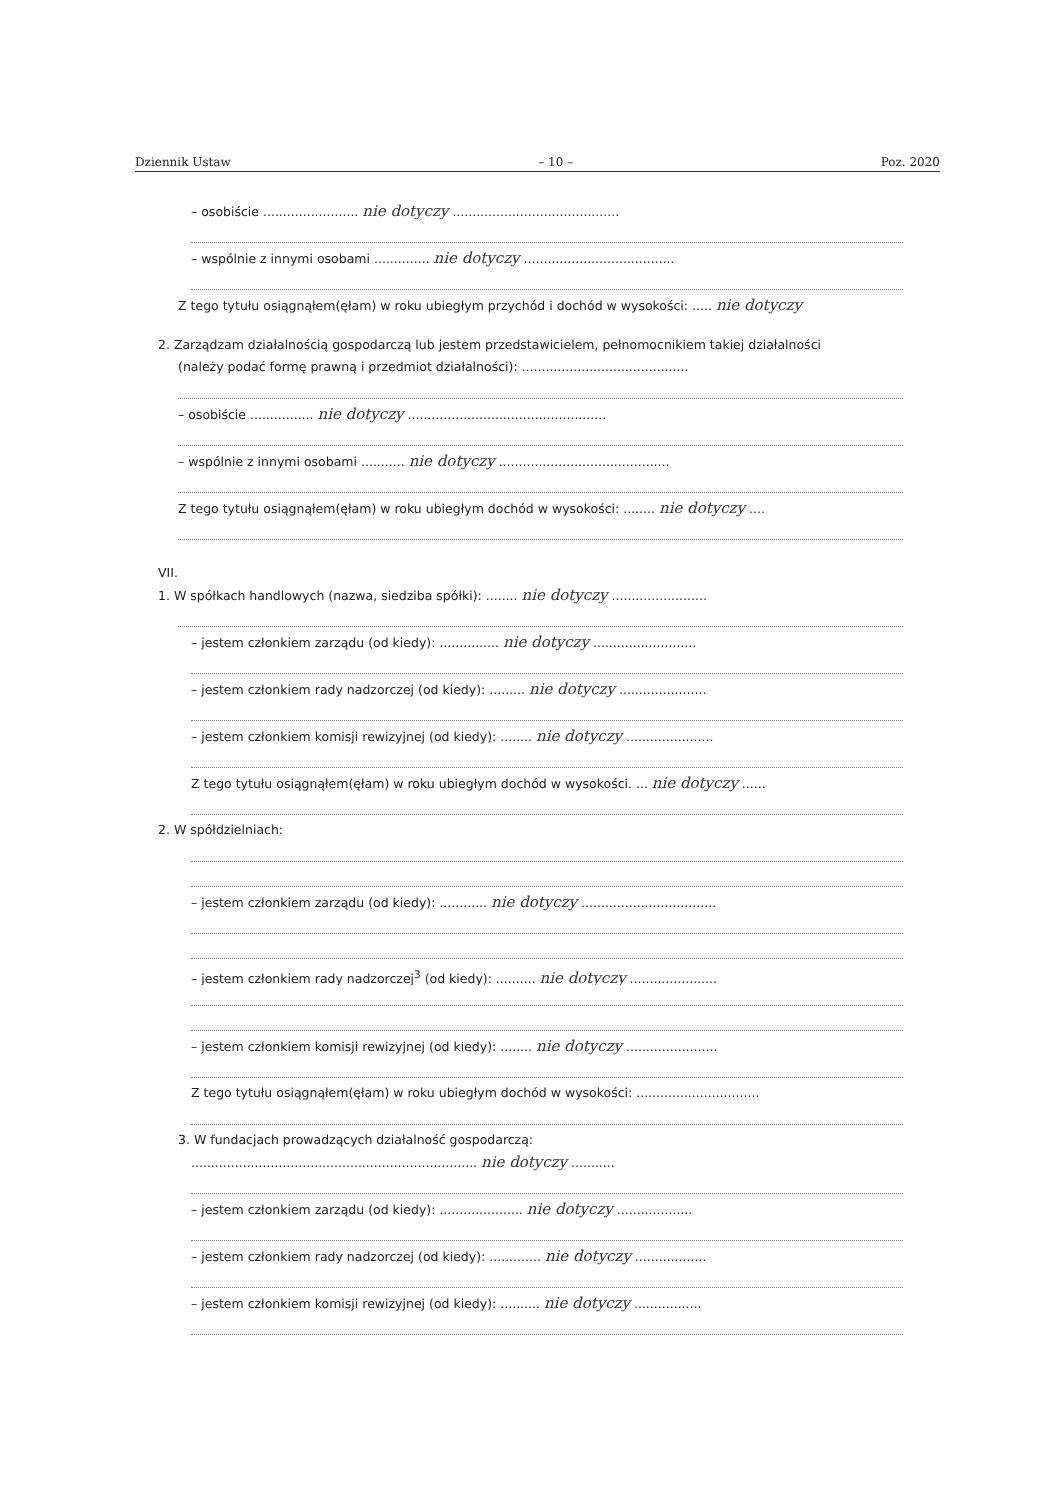Dziennik Ustaw – 10 – Poz. 2020
– osobiście ........................ nie dotyczy ..........................................
– wspólnie z innymi osobami .............. nie dotyczy ......................................
Z tego tytułu osiągnąłem(ęłam) w roku ubiegłym przychód i dochód w wysokości: ..... nie dotyczy
2. Zarządzam działalnością gospodarczą lub jestem przedstawicielem, pełnomocnikiem takiej działalności
(należy podać formę prawną i przedmiot działalności): ..........................................
– osobiście ................ nie dotyczy ..................................................
– wspólnie z innymi osobami ........... nie dotyczy ...........................................
Z tego tytułu osiągnąłem(ęłam) w roku ubiegłym dochód w wysokości: ........ nie dotyczy ....
VII.
1. W spółkach handlowych (nazwa, siedziba spółki): ........ nie dotyczy ........................
– jestem członkiem zarządu (od kiedy): ............... nie dotyczy ..........................
– jestem członkiem rady nadzorczej (od kiedy): ......... nie dotyczy ......................
– jestem członkiem komisji rewizyjnej (od kiedy): ........ nie dotyczy ......................
Z tego tytułu osiągnąłem(ęłam) w roku ubiegłym dochód w wysokości. ... nie dotyczy ......
2. W spółdzielniach:
– jestem członkiem zarządu (od kiedy): ............ nie dotyczy ..................................
– jestem członkiem rady nadzorczej<sup>3</sup> (od kiedy): .......... nie dotyczy ......................
– jestem członkiem komisji rewizyjnej (od kiedy): ........ nie dotyczy .......................
Z tego tytułu osiągnąłem(ęłam) w roku ubiegłym dochód w wysokości: ...............................
3. W fundacjach prowadzących działalność gospodarczą:
........................................................................ nie dotyczy ...........
– jestem członkiem zarządu (od kiedy): ..................... nie dotyczy ...................
– jestem członkiem rady nadzorczej (od kiedy): ............. nie dotyczy ..................
– jestem członkiem komisji rewizyjnej (od kiedy): .......... nie dotyczy .................